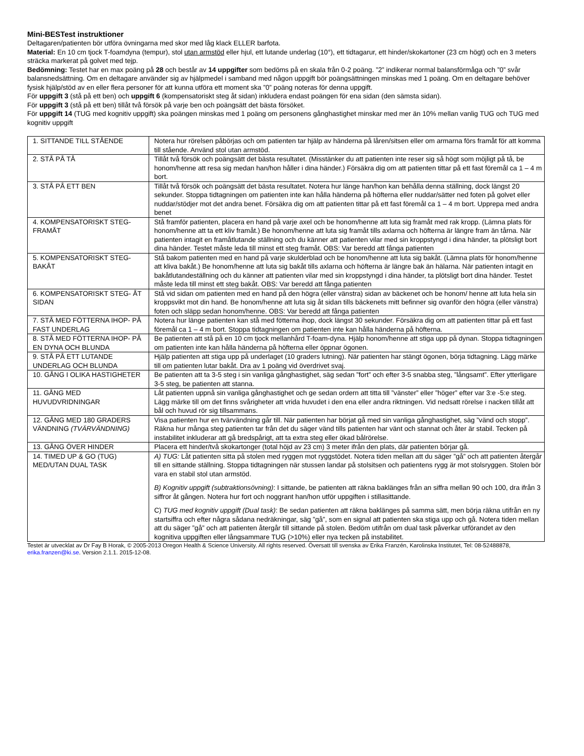Mini-BESTest instruktioner
Deltagaren/patienten bör utföra övningarna med skor med låg klack ELLER barfota.
Material: En 10 cm tjock T-foamdyna (tempur), stol utan armstöd eller hjul, ett lutande underlag (10°), ett tidtagarur, ett hinder/skokartoner (23 cm högt) och en 3 meters sträcka markerat på golvet med tejp.
Bedömning: Testet har en max poäng på 28 och består av 14 uppgifter som bedöms på en skala från 0-2 poäng. ”2” indikerar normal balansförmåga och ”0” svår balansnedsättning. Om en deltagare använder sig av hjälpmedel i samband med någon uppgift bör poängsättningen minskas med 1 poäng. Om en deltagare behöver fysisk hjälp/stöd av en eller flera personer för att kunna utföra ett moment ska ”0” poäng noteras för denna uppgift.
För uppgift 3 (stå på ett ben) och uppgift 6 (kompensatoriskt steg åt sidan) inkludera endast poängen för ena sidan (den sämsta sidan).
För uppgift 3 (stå på ett ben) tillåt två försök på varje ben och poängsätt det bästa försöket.
För uppgift 14 (TUG med kognitiv uppgift) ska poängen minskas med 1 poäng om personens gånghastighet minskar med mer än 10% mellan vanlig TUG och TUG med kognitiv uppgift
| 1. SITTANDE TILL STÅENDE | Notera hur rörelsen påbörjas och om patienten tar hjälp av händerna på låren/sitsen eller om armarna förs framåt för att komma till stående. Använd stol utan armstöd. |
| 2. STÅ PÅ TÅ | Tillåt två försök och poängsätt det bästa resultatet. (Misstänker du att patienten inte reser sig så högt som möjligt på tå, be honom/henne att resa sig medan han/hon håller i dina händer.) Försäkra dig om att patienten tittar på ett fast föremål ca 1 – 4 m bort. |
| 3. STÅ PÅ ETT BEN | Tillåt två försök och poängsätt det bästa resultatet. Notera hur länge han/hon kan behålla denna ställning, dock längst 20 sekunder. Stoppa tidtagningen om patienten inte kan hålla händerna på höfterna eller nuddar/sätter ned foten på golvet eller nuddar/stödjer mot det andra benet. Försäkra dig om att patienten tittar på ett fast föremål ca 1 – 4 m bort. Upprepa med andra benet |
| 4. KOMPENSATORISKT STEG- FRAMÅT | Stå framför patienten, placera en hand på varje axel och be honom/henne att luta sig framåt med rak kropp. (Lämna plats för honom/henne att ta ett kliv framåt.) Be honom/henne att luta sig framåt tills axlarna och höfterna är längre fram än tårna. När patienten intagit en framåtlutande ställning och du känner att patienten vilar med sin kroppstyngd i dina händer, ta plötsligt bort dina händer. Testet måste leda till minst ett steg framåt. OBS: Var beredd att fånga patienten |
| 5. KOMPENSATORISKT STEG- BAKÅT | Stå bakom patienten med en hand på varje skulderblad och be honom/henne att luta sig bakåt. (Lämna plats för honom/henne att kliva bakåt.) Be honom/henne att luta sig bakåt tills axlarna och höfterna är längre bak än hälarna. När patienten intagit en bakåtlutandeställning och du känner att patienten vilar med sin kroppstyngd i dina händer, ta plötsligt bort dina händer. Testet måste leda till minst ett steg bakåt. OBS: Var beredd att fånga patienten |
| 6. KOMPENSATORISKT STEG- ÅT SIDAN | Stå vid sidan om patienten med en hand på den högra (eller vänstra) sidan av bäckenet och be honom/ henne att luta hela sin kroppsvikt mot din hand. Be honom/henne att luta sig åt sidan tills bäckenets mitt befinner sig ovanför den högra (eller vänstra) foten och släpp sedan honom/henne. OBS: Var beredd att fånga patienten |
| 7. STÅ MED FÖTTERNA IHOP- PÅ FAST UNDERLAG | Notera hur länge patienten kan stå med fötterna ihop, dock längst 30 sekunder. Försäkra dig om att patienten tittar på ett fast föremål ca 1 – 4 m bort. Stoppa tidtagningen om patienten inte kan hålla händerna på höfterna. |
| 8. STÅ MED FÖTTERNA IHOP- PÅ EN DYNA OCH BLUNDA | Be patienten att stå på en 10 cm tjock mellanhård T-foam-dyna. Hjälp honom/henne att stiga upp på dynan. Stoppa tidtagningen om patienten inte kan hålla händerna på höfterna eller öppnar ögonen. |
| 9. STÅ PÅ ETT LUTANDE UNDERLAG OCH BLUNDA | Hjälp patienten att stiga upp på underlaget (10 graders lutning). När patienten har stängt ögonen, börja tidtagning. Lägg märke till om patienten lutar bakåt. Dra av 1 poäng vid överdrivet svaj. |
| 10. GÅNG I OLIKA HASTIGHETER | Be patienten att ta 3-5 steg i sin vanliga gånghastighet, säg sedan ”fort” och efter 3-5 snabba steg, ”långsamt”. Efter ytterligare 3-5 steg, be patienten att stanna. |
| 11. GÅNG MED HUVUDVRIDNINGAR | Låt patienten uppnå sin vanliga gånghastighet och ge sedan ordern att titta till ”vänster” eller ”höger” efter var 3:e -5:e steg. Lägg märke till om det finns svårigheter att vrida huvudet i den ena eller andra riktningen. Vid nedsatt rörelse i nacken tillåt att bål och huvud rör sig tillsammans. |
| 12. GÅNG MED 180 GRADERS VÄNDNING (TVÄRVÄNDNING) | Visa patienten hur en tvärvändning går till. När patienten har börjat gå med sin vanliga gånghastighet, säg ”vänd och stopp”. Räkna hur många steg patienten tar från det du säger vänd tills patienten har vänt och stannat och åter är stabil. Tecken på instabilitet inkluderar att gå bredspårigt, att ta extra steg eller ökad bålrörelse. |
| 13. GÅNG ÖVER HINDER | Placera ett hinder/två skokartonger (total höjd av 23 cm) 3 meter ifrån den plats, där patienten börjar gå. |
| 14. TIMED UP & GO (TUG) MED/UTAN DUAL TASK | A) TUG: Låt patienten sitta på stolen med ryggen mot ryggstödet. Notera tiden mellan att du säger ”gå” och att patienten återgår till en sittande ställning. Stoppa tidtagningen när stussen landar på stolsitsen och patientens rygg är mot stolsryggen. Stolen bör vara en stabil stol utan armstöd. B) Kognitiv uppgift (subtraktionsövning) : I sittande, be patienten att räkna baklänges från an siffra mellan 90 och 100, dra ifrån 3 siffror åt gången. Notera hur fort och noggrant han/hon utför uppgiften i stillasittande. C) TUG med kognitiv uppgift (Dual task) : Be sedan patienten att räkna baklänges på samma sätt, men börja räkna utifrån en ny startsiffra och efter några sådana nedräkningar, säg ”gå”, som en signal att patienten ska stiga upp och gå. Notera tiden mellan att du säger ”gå” och att patienten återgår till sittande på stolen. Bedöm utifrån om dual task påverkar utförandet av den kognitiva uppgiften eller långsammare TUG (>10%) eller nya tecken på instabilitet. |
Testet är utvecklat av Dr Fay B Horak, © 2005-2013 Oregon Health & Science University. All rights reserved. Översatt till svenska av Erika Franzén, Karolinska Institutet, Tel: 08-52488878, erika.franzen@ki.se. Version 2.1.1. 2015-12-08.